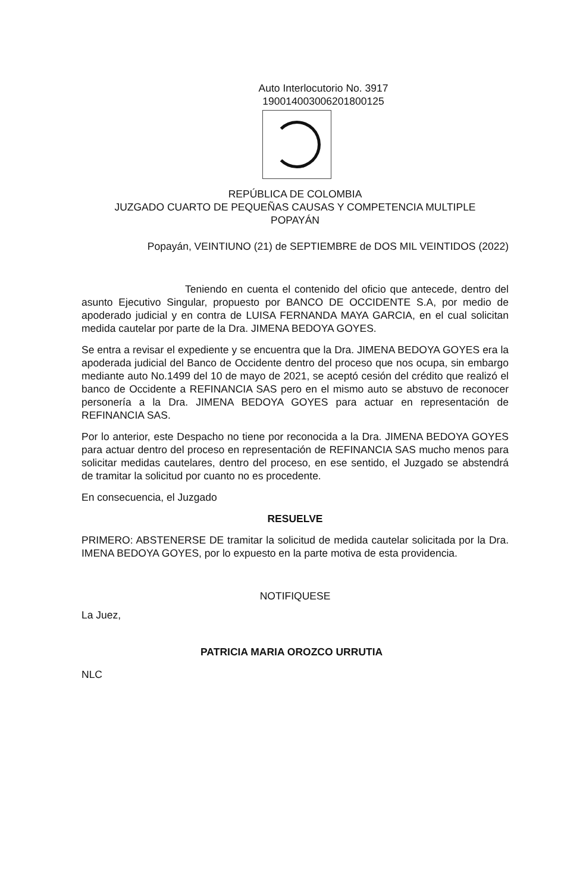Auto Interlocutorio No. 3917
19001400300620180012​5
REPÚBLICA DE COLOMBIA
JUZGADO CUARTO DE PEQUEÑAS CAUSAS Y COMPETENCIA MULTIPLE
POPAYÁN
Popayán, VEINTIUNO (21) de SEPTIEMBRE de DOS MIL VEINTIDOS (2022)
Teniendo en cuenta el contenido del oficio que antecede, dentro del asunto Ejecutivo Singular, propuesto por BANCO DE OCCIDENTE S.A, por medio de apoderado judicial y en contra de LUISA FERNANDA MAYA GARCIA, en el cual solicitan medida cautelar por parte de la Dra. JIMENA BEDOYA GOYES.
Se entra a revisar el expediente y se encuentra que la Dra. JIMENA BEDOYA GOYES era la apoderada judicial del Banco de Occidente dentro del proceso que nos ocupa, sin embargo mediante auto No.1499 del 10 de mayo de 2021, se aceptó cesión del crédito que realizó el banco de Occidente a REFINANCIA SAS pero en el mismo auto se abstuvo de reconocer personería a la Dra. JIMENA BEDOYA GOYES para actuar en representación de REFINANCIA SAS.
Por lo anterior, este Despacho no tiene por reconocida a la Dra. JIMENA BEDOYA GOYES para actuar dentro del proceso en representación de REFINANCIA SAS mucho menos para solicitar medidas cautelares, dentro del proceso, en ese sentido, el Juzgado se abstendrá de tramitar la solicitud por cuanto no es procedente.
En consecuencia, el Juzgado
RESUELVE
PRIMERO: ABSTENERSE DE tramitar la solicitud de medida cautelar solicitada por la Dra. IMENA BEDOYA GOYES, por lo expuesto en la parte motiva de esta providencia.
NOTIFIQUESE
La Juez,
PATRICIA MARIA OROZCO URRUTIA
NLC